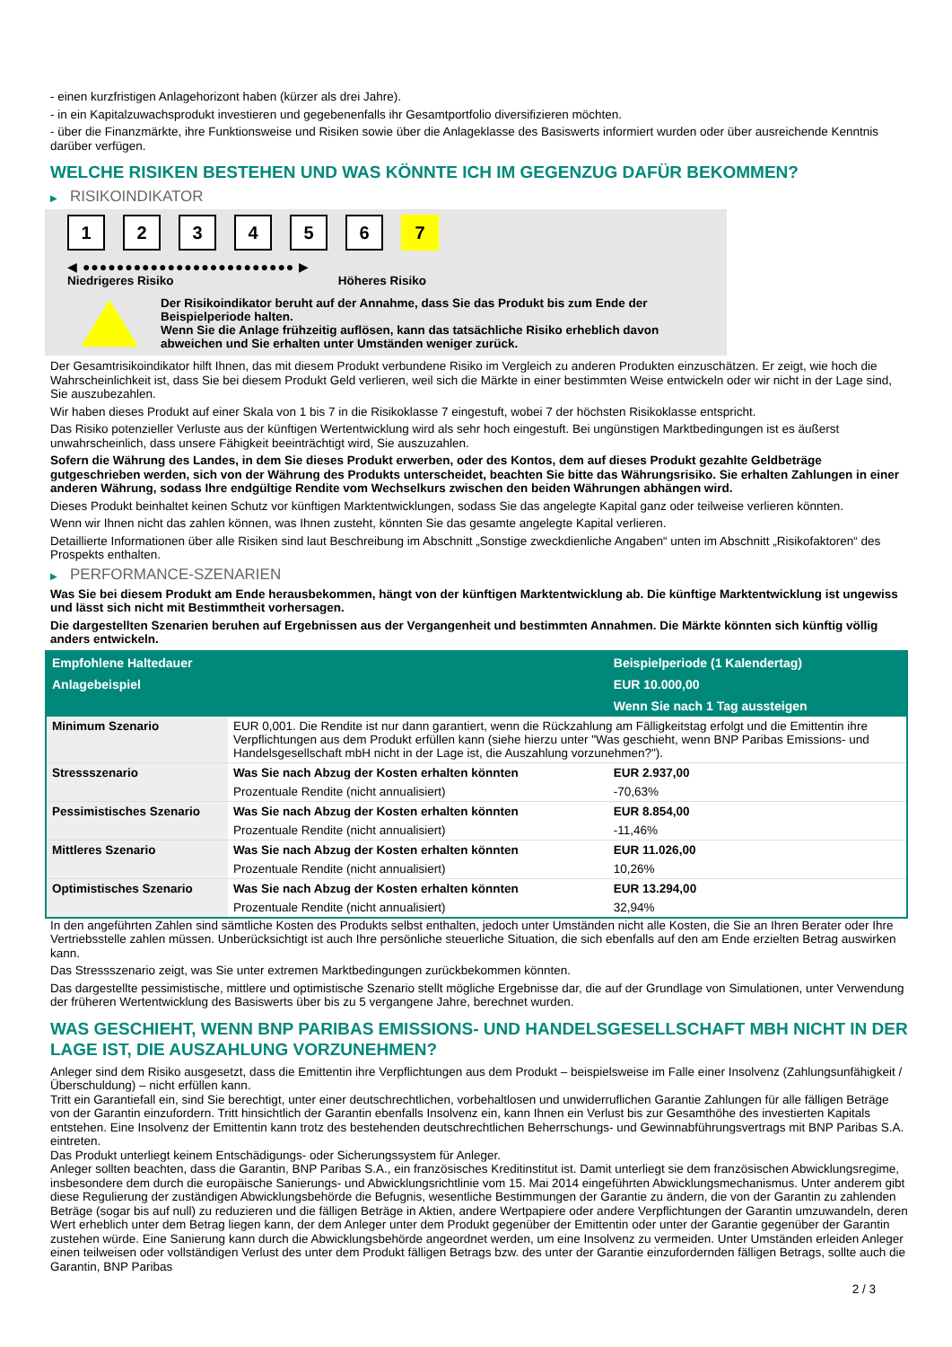- einen kurzfristigen Anlagehorizont haben (kürzer als drei Jahre).
- in ein Kapitalzuwachsprodukt investieren und gegebenenfalls ihr Gesamtportfolio diversifizieren möchten.
- über die Finanzmärkte, ihre Funktionsweise und Risiken sowie über die Anlageklasse des Basiswerts informiert wurden oder über ausreichende Kenntnis darüber verfügen.
WELCHE RISIKEN BESTEHEN UND WAS KÖNNTE ICH IM GEGENZUG DAFÜR BEKOMMEN?
▶ RISIKOINDIKATOR
1 2 3 4 5 6 7
◀ ●●●●●●●●●●●●●●●●●●●●●●●●● ▶
Niedrigeres Risiko Höheres Risiko
Der Risikoindikator beruht auf der Annahme, dass Sie das Produkt bis zum Ende der Beispielperiode halten.
Wenn Sie die Anlage frühzeitig auflösen, kann das tatsächliche Risiko erheblich davon abweichen und Sie erhalten unter Umständen weniger zurück.
Der Gesamtrisikoindikator hilft Ihnen, das mit diesem Produkt verbundene Risiko im Vergleich zu anderen Produkten einzuschätzen. Er zeigt, wie hoch die Wahrscheinlichkeit ist, dass Sie bei diesem Produkt Geld verlieren, weil sich die Märkte in einer bestimmten Weise entwickeln oder wir nicht in der Lage sind, Sie auszubezahlen.
Wir haben dieses Produkt auf einer Skala von 1 bis 7 in die Risikoklasse 7 eingestuft, wobei 7 der höchsten Risikoklasse entspricht.
Das Risiko potenzieller Verluste aus der künftigen Wertentwicklung wird als sehr hoch eingestuft. Bei ungünstigen Marktbedingungen ist es äußerst unwahrscheinlich, dass unsere Fähigkeit beeinträchtigt wird, Sie auszuzahlen.
Sofern die Währung des Landes, in dem Sie dieses Produkt erwerben, oder des Kontos, dem auf dieses Produkt gezahlte Geldbeträge gutgeschrieben werden, sich von der Währung des Produkts unterscheidet, beachten Sie bitte das Währungsrisiko. Sie erhalten Zahlungen in einer anderen Währung, sodass Ihre endgültige Rendite vom Wechselkurs zwischen den beiden Währungen abhängen wird.
Dieses Produkt beinhaltet keinen Schutz vor künftigen Marktentwicklungen, sodass Sie das angelegte Kapital ganz oder teilweise verlieren könnten.
Wenn wir Ihnen nicht das zahlen können, was Ihnen zusteht, könnten Sie das gesamte angelegte Kapital verlieren.
Detaillierte Informationen über alle Risiken sind laut Beschreibung im Abschnitt „Sonstige zweckdienliche Angaben“ unten im Abschnitt „Risikofaktoren“ des Prospekts enthalten.
▶ PERFORMANCE-SZENARIEN
Was Sie bei diesem Produkt am Ende herausbekommen, hängt von der künftigen Marktentwicklung ab. Die künftige Marktentwicklung ist ungewiss und lässt sich nicht mit Bestimmtheit vorhersagen.
Die dargestellten Szenarien beruhen auf Ergebnissen aus der Vergangenheit und bestimmten Annahmen. Die Märkte könnten sich künftig völlig anders entwickeln.
| Empfohlene Haltedauer | | Beispielperiode (1 Kalendertag) |
| --- | --- | --- |
| Anlagebeispiel | | EUR 10.000,00 |
| | | Wenn Sie nach 1 Tag aussteigen |
| Minimum Szenario | EUR 0,001. Die Rendite ist nur dann garantiert, wenn die Rückzahlung am Fälligkeitstag erfolgt und die Emittentin ihre Verpflichtungen aus dem Produkt erfüllen kann (siehe hierzu unter "Was geschieht, wenn BNP Paribas Emissions- und Handelsgesellschaft mbH nicht in der Lage ist, die Auszahlung vorzunehmen?"). | |
| Stressszenario | Was Sie nach Abzug der Kosten erhalten könnten | EUR 2.937,00 |
| | Prozentuale Rendite (nicht annualisiert) | -70,63% |
| Pessimistisches Szenario | Was Sie nach Abzug der Kosten erhalten könnten | EUR 8.854,00 |
| | Prozentuale Rendite (nicht annualisiert) | -11,46% |
| Mittleres Szenario | Was Sie nach Abzug der Kosten erhalten könnten | EUR 11.026,00 |
| | Prozentuale Rendite (nicht annualisiert) | 10,26% |
| Optimistisches Szenario | Was Sie nach Abzug der Kosten erhalten könnten | EUR 13.294,00 |
| | Prozentuale Rendite (nicht annualisiert) | 32,94% |
In den angeführten Zahlen sind sämtliche Kosten des Produkts selbst enthalten, jedoch unter Umständen nicht alle Kosten, die Sie an Ihren Berater oder Ihre Vertriebsstelle zahlen müssen. Unberücksichtigt ist auch Ihre persönliche steuerliche Situation, die sich ebenfalls auf den am Ende erzielten Betrag auswirken kann.
Das Stressszenario zeigt, was Sie unter extremen Marktbedingungen zurückbekommen könnten.
Das dargestellte pessimistische, mittlere und optimistische Szenario stellt mögliche Ergebnisse dar, die auf der Grundlage von Simulationen, unter Verwendung der früheren Wertentwicklung des Basiswerts über bis zu 5 vergangene Jahre, berechnet wurden.
WAS GESCHIEHT, WENN BNP PARIBAS EMISSIONS- UND HANDELSGESELLSCHAFT MBH NICHT IN DER LAGE IST, DIE AUSZAHLUNG VORZUNEHMEN?
Anleger sind dem Risiko ausgesetzt, dass die Emittentin ihre Verpflichtungen aus dem Produkt – beispielsweise im Falle einer Insolvenz (Zahlungsunfähigkeit / Überschuldung) – nicht erfüllen kann.
Tritt ein Garantiefall ein, sind Sie berechtigt, unter einer deutschrechtlichen, vorbehaltlosen und unwiderruflichen Garantie Zahlungen für alle fälligen Beträge von der Garantin einzufordern. Tritt hinsichtlich der Garantin ebenfalls Insolvenz ein, kann Ihnen ein Verlust bis zur Gesamthöhe des investierten Kapitals entstehen. Eine Insolvenz der Emittentin kann trotz des bestehenden deutschrechtlichen Beherrschungs- und Gewinnabführungsvertrags mit BNP Paribas S.A. eintreten.
Das Produkt unterliegt keinem Entschädigungs- oder Sicherungssystem für Anleger.
Anleger sollten beachten, dass die Garantin, BNP Paribas S.A., ein französisches Kreditinstitut ist. Damit unterliegt sie dem französischen Abwicklungsregime, insbesondere dem durch die europäische Sanierungs- und Abwicklungsrichtlinie vom 15. Mai 2014 eingeführten Abwicklungsmechanismus. Unter anderem gibt diese Regulierung der zuständigen Abwicklungsbehörde die Befugnis, wesentliche Bestimmungen der Garantie zu ändern, die von der Garantin zu zahlenden Beträge (sogar bis auf null) zu reduzieren und die fälligen Beträge in Aktien, andere Wertpapiere oder andere Verpflichtungen der Garantin umzuwandeln, deren Wert erheblich unter dem Betrag liegen kann, der dem Anleger unter dem Produkt gegenüber der Emittentin oder unter der Garantie gegenüber der Garantin zustehen würde. Eine Sanierung kann durch die Abwicklungsbehörde angeordnet werden, um eine Insolvenz zu vermeiden. Unter Umständen erleiden Anleger einen teilweisen oder vollständigen Verlust des unter dem Produkt fälligen Betrags bzw. des unter der Garantie einzufordernden fälligen Betrags, sollte auch die Garantin, BNP Paribas
2 / 3